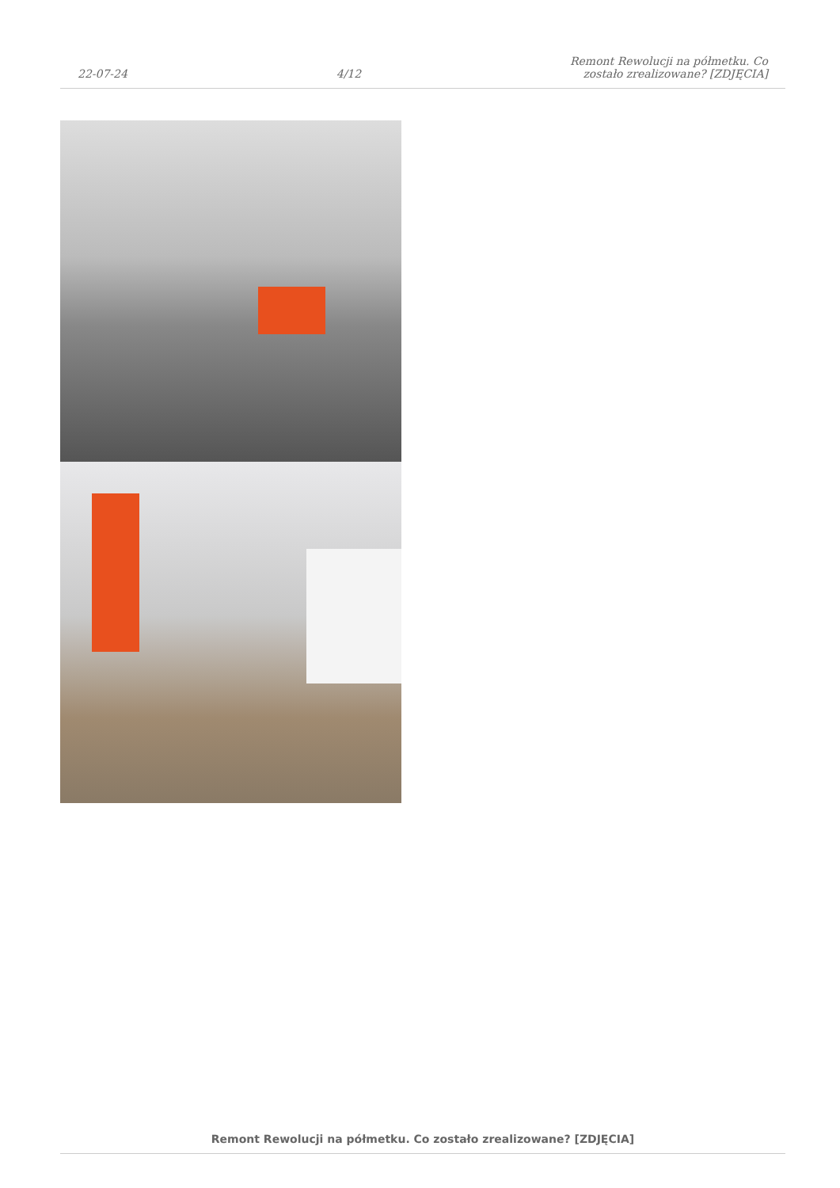22-07-24
4/12
Remont Rewolucji na półmetku. Co
zostało zrealizowane? [ZDJĘCIA]
Remont Rewolucji na półmetku. Co zostało zrealizowane? [ZDJĘCIA]